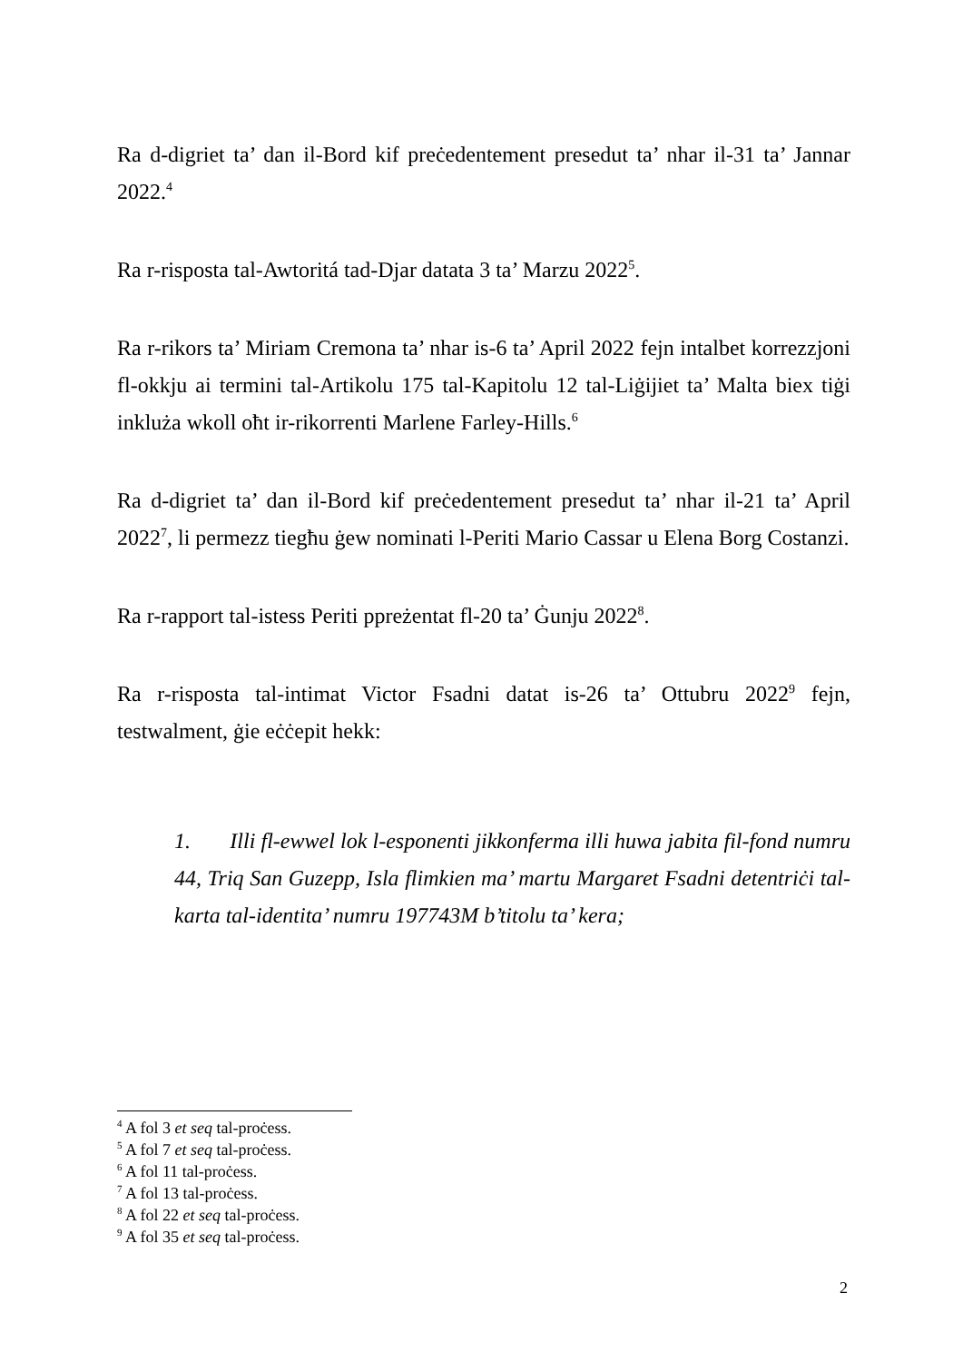Ra d-digriet ta’ dan il-Bord kif preċedentement presedut ta’ nhar il-31 ta’ Jannar 2022.<sup>4</sup>
Ra r-risposta tal-Awtoritá tad-Djar datata 3 ta’ Marzu 2022<sup>5</sup>.
Ra r-rikors ta’ Miriam Cremona ta’ nhar is-6 ta’ April 2022 fejn intalbet korrezzjoni fl-okkju ai termini tal-Artikolu 175 tal-Kapitolu 12 tal-Liġijiet ta’ Malta biex tiġi inkluża wkoll oħt ir-rikorrenti Marlene Farley-Hills.<sup>6</sup>
Ra d-digriet ta’ dan il-Bord kif preċedentement presedut ta’ nhar il-21 ta’ April 2022<sup>7</sup>, li permezz tiegħu ġew nominati l-Periti Mario Cassar u Elena Borg Costanzi.
Ra r-rapport tal-istess Periti ppreżentat fl-20 ta’ Ġunju 2022<sup>8</sup>.
Ra r-risposta tal-intimat Victor Fsadni datat is-26 ta’ Ottubru 2022<sup>9</sup> fejn, testwalment, ġie eċċepit hekk:
1. Illi fl-ewwel lok l-esponenti jikkonferma illi huwa jabita fil-fond numru 44, Triq San Guzepp, Isla flimkien ma’ martu Margaret Fsadni detentriċi tal-karta tal-identita’ numru 197743M b’titolu ta’ kera;
<sup>4</sup> A fol 3 et seq tal-proċess.
<sup>5</sup> A fol 7 et seq tal-proċess.
<sup>6</sup> A fol 11 tal-proċess.
<sup>7</sup> A fol 13 tal-proċess.
<sup>8</sup> A fol 22 et seq tal-proċess.
<sup>9</sup> A fol 35 et seq tal-proċess.
2